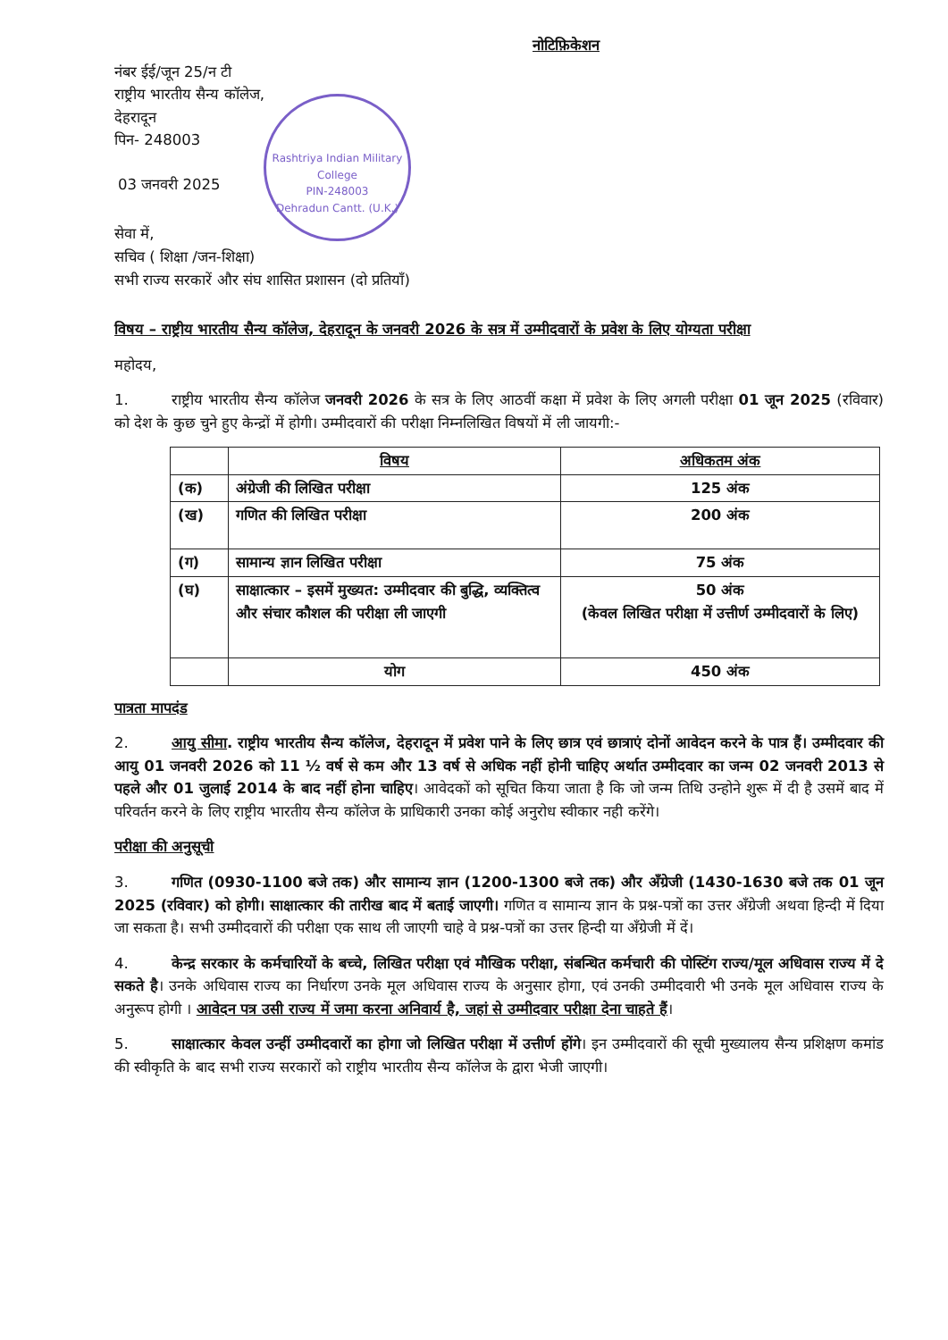नोटिफ़िकेशन
नंबर ईई/जून 25/न टी
राष्ट्रीय भारतीय सैन्य कॉलेज,
देहरादून
पिन- 248003
Rashtriya Indian Military College
PIN-248003
Dehradun Cantt. (U.K.)
03 जनवरी 2025
सेवा में,
सचिव ( शिक्षा /जन-शिक्षा)
सभी राज्य सरकारें और संघ शासित प्रशासन (दो प्रतियाँ)
विषय – राष्ट्रीय भारतीय सैन्य कॉलेज, देहरादून के जनवरी 2026 के सत्र में उम्मीदवारों के प्रवेश के लिए योग्यता परीक्षा
महोदय,
1. राष्ट्रीय भारतीय सैन्य कॉलेज जनवरी 2026 के सत्र के लिए आठवीं कक्षा में प्रवेश के लिए अगली परीक्षा 01 जून 2025 (रविवार) को देश के कुछ चुने हुए केन्द्रों में होगी। उम्मीदवारों की परीक्षा निम्नलिखित विषयों में ली जायगी:-
| | विषय | अधिकतम अंक |
| --- | --- | --- |
| (क) | अंग्रेजी की लिखित परीक्षा | 125 अंक |
| (ख) | गणित की लिखित परीक्षा | 200 अंक |
| (ग) | सामान्य ज्ञान लिखित परीक्षा | 75 अंक |
| (घ) | साक्षात्कार – इसमें मुख्यत: उम्मीदवार की बुद्धि, व्यक्तित्व और संचार कौशल की परीक्षा ली जाएगी | 50 अंक (केवल लिखित परीक्षा में उत्तीर्ण उम्मीदवारों के लिए) |
| | योग | 450 अंक |
पात्रता मापदंड
2. आयु सीमा. राष्ट्रीय भारतीय सैन्य कॉलेज, देहरादून में प्रवेश पाने के लिए छात्र एवं छात्राएं दोनों आवेदन करने के पात्र हैं। उम्मीदवार की आयु 01 जनवरी 2026 को 11 ½ वर्ष से कम और 13 वर्ष से अधिक नहीं होनी चाहिए अर्थात उम्मीदवार का जन्म 02 जनवरी 2013 से पहले और 01 जुलाई 2014 के बाद नहीं होना चाहिए। आवेदकों को सूचित किया जाता है कि जो जन्म तिथि उन्होने शुरू में दी है उसमें बाद में परिवर्तन करने के लिए राष्ट्रीय भारतीय सैन्य कॉलेज के प्राधिकारी उनका कोई अनुरोध स्वीकार नही करेंगे।
परीक्षा की अनुसूची
3. गणित (0930-1100 बजे तक) और सामान्य ज्ञान (1200-1300 बजे तक) और अँग्रेजी (1430-1630 बजे तक 01 जून 2025 (रविवार) को होगी। साक्षात्कार की तारीख बाद में बताई जाएगी। गणित व सामान्य ज्ञान के प्रश्न-पत्रों का उत्तर अँग्रेजी अथवा हिन्दी में दिया जा सकता है। सभी उम्मीदवारों की परीक्षा एक साथ ली जाएगी चाहे वे प्रश्न-पत्रों का उत्तर हिन्दी या अँग्रेजी में दें।
4. केन्द्र सरकार के कर्मचारियों के बच्चे, लिखित परीक्षा एवं मौखिक परीक्षा, संबन्धित कर्मचारी की पोस्टिंग राज्य/मूल अधिवास राज्य में दे सकते है। उनके अधिवास राज्य का निर्धारण उनके मूल अधिवास राज्य के अनुसार होगा, एवं उनकी उम्मीदवारी भी उनके मूल अधिवास राज्य के अनुरूप होगी । आवेदन पत्र उसी राज्य में जमा करना अनिवार्य है, जहां से उम्मीदवार परीक्षा देना चाहते हैं।
5. साक्षात्कार केवल उन्हीं उम्मीदवारों का होगा जो लिखित परीक्षा में उत्तीर्ण होंगे। इन उम्मीदवारों की सूची मुख्यालय सैन्य प्रशिक्षण कमांड की स्वीकृति के बाद सभी राज्य सरकारों को राष्ट्रीय भारतीय सैन्य कॉलेज के द्वारा भेजी जाएगी।